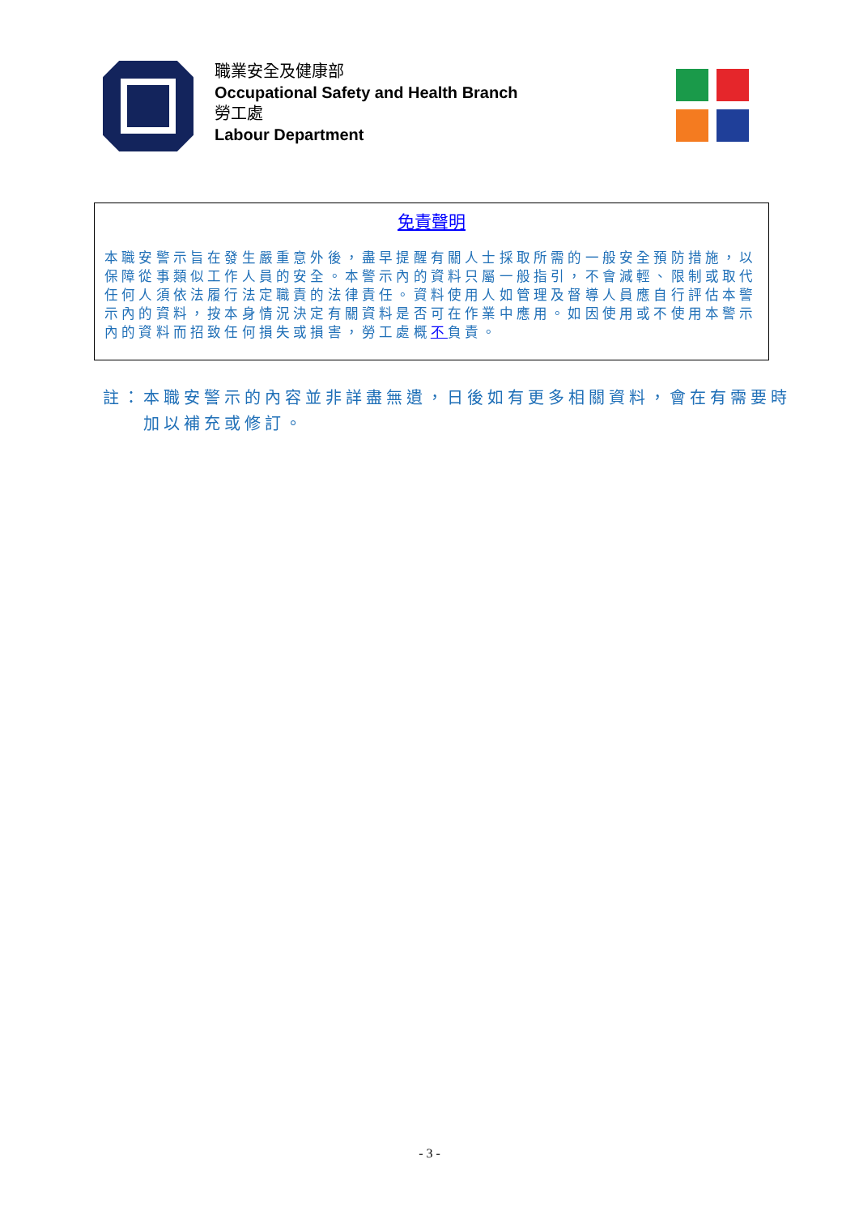職業安全及健康部
Occupational Safety and Health Branch
勞工處
Labour Department
免責聲明
本職安警示旨在發生嚴重意外後，盡早提醒有關人士採取所需的一般安全預防措施，以保障從事類似工作人員的安全。本警示內的資料只屬一般指引，不會減輕、限制或取代任何人須依法履行法定職責的法律責任。資料使用人如管理及督導人員應自行評估本警示內的資料，按本身情況決定有關資料是否可在作業中應用。如因使用或不使用本警示內的資料而招致任何損失或損害，勞工處概不負責。
註：本職安警示的內容並非詳盡無遺，日後如有更多相關資料，會在有需要時加以補充或修訂。
- 3 -